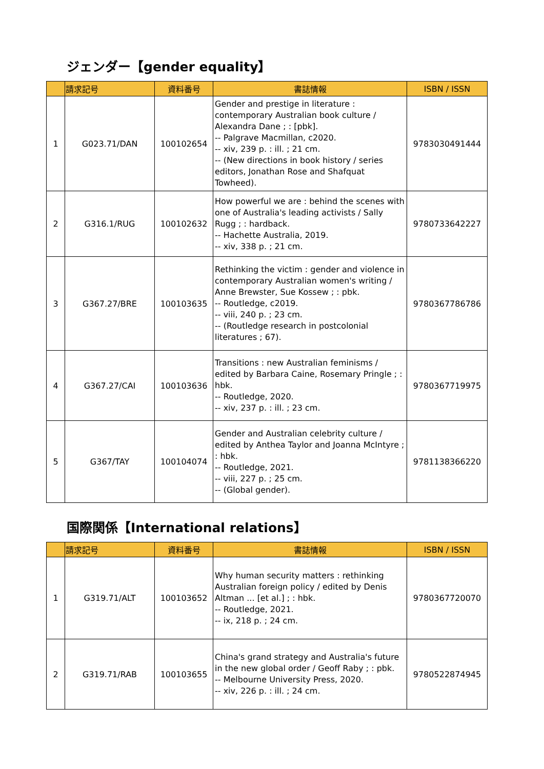ジェンダー【gender equality】
| | 請求記号 | 資料番号 | 書誌情報 | ISBN / ISSN |
| --- | --- | --- | --- | --- |
| 1 | G023.71/DAN | 100102654 | Gender and prestige in literature : contemporary Australian book culture / Alexandra Dane ; : [pbk]. -- Palgrave Macmillan, c2020. -- xiv, 239 p. : ill. ; 21 cm. -- (New directions in book history / series editors, Jonathan Rose and Shafquat Towheed). | 9783030491444 |
| 2 | G316.1/RUG | 100102632 | How powerful we are : behind the scenes with one of Australia's leading activists / Sally Rugg ; : hardback. -- Hachette Australia, 2019. -- xiv, 338 p. ; 21 cm. | 9780733642227 |
| 3 | G367.27/BRE | 100103635 | Rethinking the victim : gender and violence in contemporary Australian women's writing / Anne Brewster, Sue Kossew ; : pbk. -- Routledge, c2019. -- viii, 240 p. ; 23 cm. -- (Routledge research in postcolonial literatures ; 67). | 9780367786786 |
| 4 | G367.27/CAI | 100103636 | Transitions : new Australian feminisms / edited by Barbara Caine, Rosemary Pringle ; : hbk. -- Routledge, 2020. -- xiv, 237 p. : ill. ; 23 cm. | 9780367719975 |
| 5 | G367/TAY | 100104074 | Gender and Australian celebrity culture / edited by Anthea Taylor and Joanna McIntyre ; : hbk. -- Routledge, 2021. -- viii, 227 p. ; 25 cm. -- (Global gender). | 9781138366220 |
国際関係【International relations】
| | 請求記号 | 資料番号 | 書誌情報 | ISBN / ISSN |
| --- | --- | --- | --- | --- |
| 1 | G319.71/ALT | 100103652 | Why human security matters : rethinking Australian foreign policy / edited by Denis Altman ... [et al.] ; : hbk. -- Routledge, 2021. -- ix, 218 p. ; 24 cm. | 9780367720070 |
| 2 | G319.71/RAB | 100103655 | China's grand strategy and Australia's future in the new global order / Geoff Raby ; : pbk. -- Melbourne University Press, 2020. -- xiv, 226 p. : ill. ; 24 cm. | 9780522874945 |